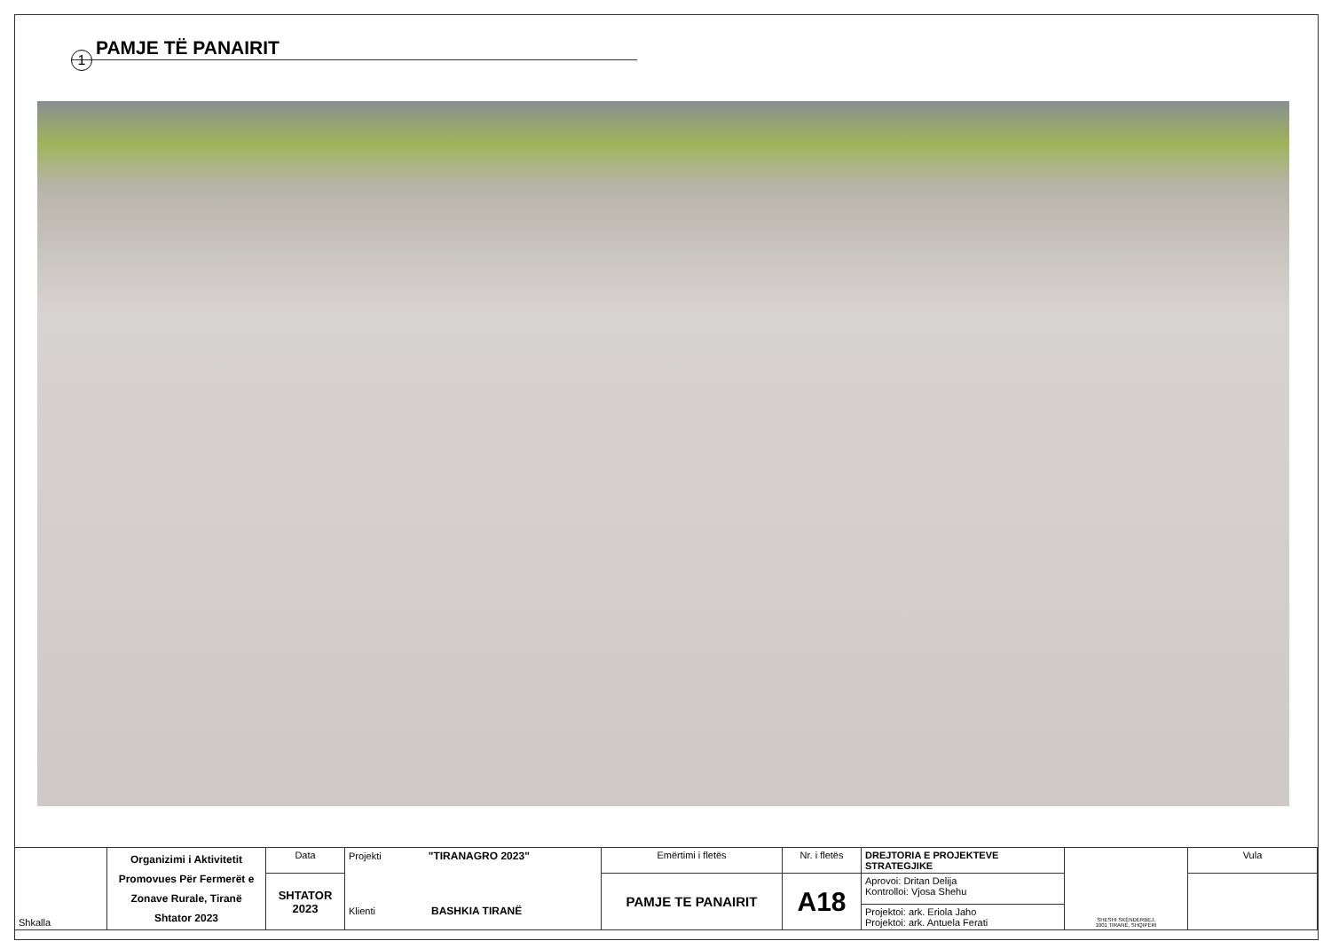1 PAMJE TË PANAIRIT
| Shkalla | Organizimi i Aktivitetit Promovues Për Fermerët e Zonave Rurale, Tiranë Shtator 2023 | Data | Projekti "TIRANAGRO 2023" Klienti BASHKIA TIRANË | Emërtimi i fletës | Nr. i fletës | DREJTORIA E PROJEKTEVE STRATEGJIKE | SHESHI SKËNDERBEJ, 1001 TIRANË, SHQIPËRI | Vula |
| | | SHTATOR 2023 | | PAMJE TE PANAIRIT | A18 | Aprovoi: Dritan Delija Kontrolloi: Vjosa Shehu | | |
| | | | | | | Projektoi: ark. Eriola Jaho Projektoi: ark. Antuela Ferati | | |